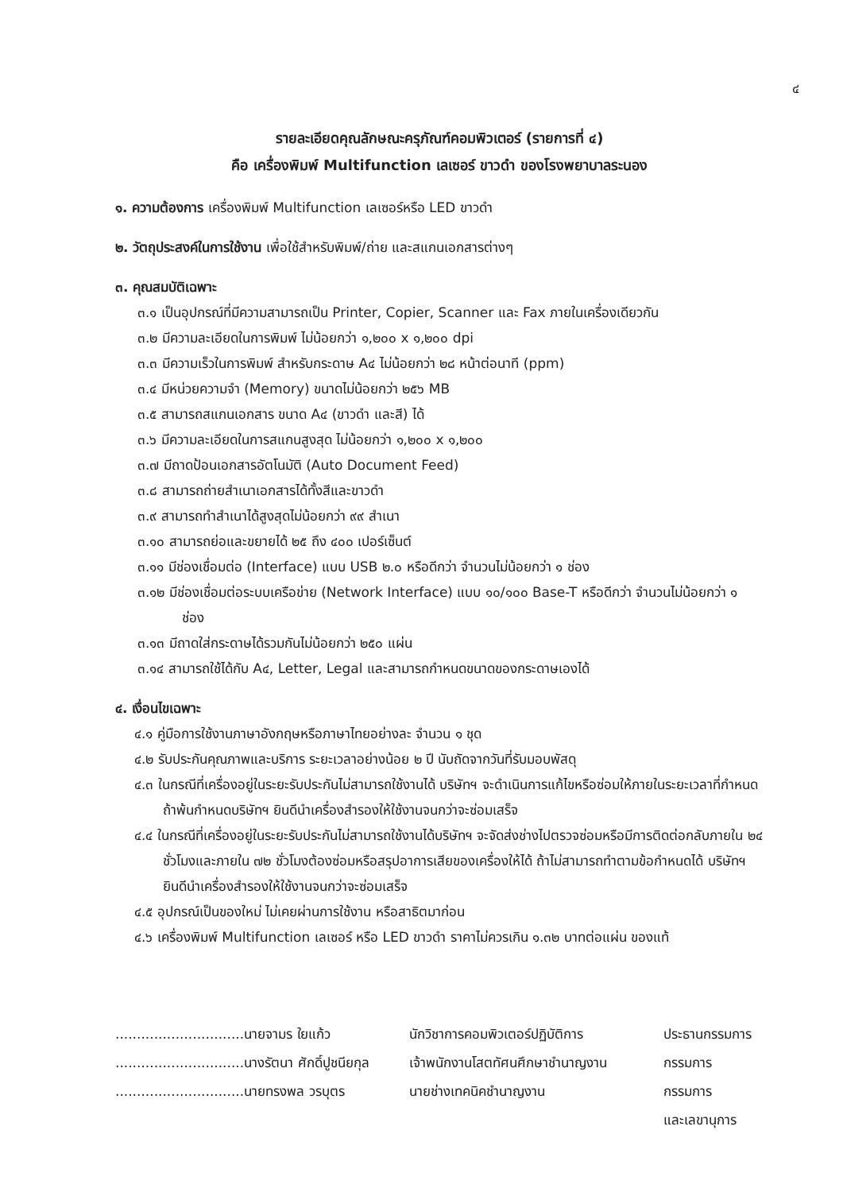๔
รายละเอียดคุณลักษณะครุภัณฑ์คอมพิวเตอร์ (รายการที่ ๔)
คือ เครื่องพิมพ์ Multifunction เลเซอร์ ขาวดำ ของโรงพยาบาลระนอง
๑. ความต้องการ เครื่องพิมพ์ Multifunction เลเซอร์หรือ LED ขาวดำ
๒. วัตถุประสงค์ในการใช้งาน เพื่อใช้สำหรับพิมพ์/ถ่าย และสแกนเอกสารต่างๆ
๓. คุณสมบัติเฉพาะ
๓.๑ เป็นอุปกรณ์ที่มีความสามารถเป็น Printer, Copier, Scanner และ Fax ภายในเครื่องเดียวกัน
๓.๒ มีความละเอียดในการพิมพ์ ไม่น้อยกว่า ๑,๒๐๐ x ๑,๒๐๐ dpi
๓.๓ มีความเร็วในการพิมพ์ สำหรับกระดาษ A๔ ไม่น้อยกว่า ๒๘ หน้าต่อนาที (ppm)
๓.๔ มีหน่วยความจำ (Memory) ขนาดไม่น้อยกว่า ๒๕๖ MB
๓.๕ สามารถสแกนเอกสาร ขนาด A๔ (ขาวดำ และสี) ได้
๓.๖ มีความละเอียดในการสแกนสูงสุด ไม่น้อยกว่า ๑,๒๐๐ x ๑,๒๐๐
๓.๗ มีถาดป้อนเอกสารอัตโนมัติ (Auto Document Feed)
๓.๘ สามารถถ่ายสำเนาเอกสารได้ทั้งสีและขาวดำ
๓.๙ สามารถทำสำเนาได้สูงสุดไม่น้อยกว่า ๙๙ สำเนา
๓.๑๐ สามารถย่อและขยายได้ ๒๕ ถึง ๔๐๐ เปอร์เซ็นต์
๓.๑๑ มีช่องเชื่อมต่อ (Interface) แบบ USB ๒.๐ หรือดีกว่า จำนวนไม่น้อยกว่า ๑ ช่อง
๓.๑๒ มีช่องเชื่อมต่อระบบเครือข่าย (Network Interface) แบบ ๑๐/๑๐๐ Base-T หรือดีกว่า จำนวนไม่น้อยกว่า ๑ ช่อง
๓.๑๓ มีถาดใส่กระดาษได้รวมกันไม่น้อยกว่า ๒๕๐ แผ่น
๓.๑๔ สามารถใช้ได้กับ A๔, Letter, Legal และสามารถกำหนดขนาดของกระดาษเองได้
๔. เงื่อนไขเฉพาะ
๔.๑ คู่มือการใช้งานภาษาอังกฤษหรือภาษาไทยอย่างละ จำนวน ๑ ชุด
๔.๒ รับประกันคุณภาพและบริการ ระยะเวลาอย่างน้อย ๒ ปี นับถัดจากวันที่รับมอบพัสดุ
๔.๓ ในกรณีที่เครื่องอยู่ในระยะรับประกันไม่สามารถใช้งานได้ บริษัทฯ จะดำเนินการแก้ไขหรือซ่อมให้ภายในระยะเวลาที่กำหนด ถ้าพ้นกำหนดบริษัทฯ ยินดีนำเครื่องสำรองให้ใช้งานจนกว่าจะซ่อมเสร็จ
๔.๔ ในกรณีที่เครื่องอยู่ในระยะรับประกันไม่สามารถใช้งานได้บริษัทฯ จะจัดส่งช่างไปตรวจซ่อมหรือมีการติดต่อกลับภายใน ๒๔ ชั่วโมงและภายใน ๗๒ ชั่วโมงต้องซ่อมหรือสรุปอาการเสียของเครื่องให้ได้ ถ้าไม่สามารถทำตามข้อกำหนดได้ บริษัทฯ ยินดีนำเครื่องสำรองให้ใช้งานจนกว่าจะซ่อมเสร็จ
๔.๕ อุปกรณ์เป็นของใหม่ ไม่เคยผ่านการใช้งาน หรือสาธิตมาก่อน
๔.๖ เครื่องพิมพ์ Multifunction เลเซอร์ หรือ LED ขาวดำ ราคาไม่ควรเกิน ๑.๓๒ บาทต่อแผ่น ของแท้
..............................นายจามร ใยแก้ว นักวิชาการคอมพิวเตอร์ปฏิบัติการ ประธานกรรมการ ..............................นางรัตนา ศักดิ์ปูชนียกุล เจ้าพนักงานโสตทัศนศึกษาชำนาญงาน กรรมการ ..............................นายทรงพล วรบุตร นายช่างเทคนิคชำนาญงาน กรรมการ และเลขานุการ